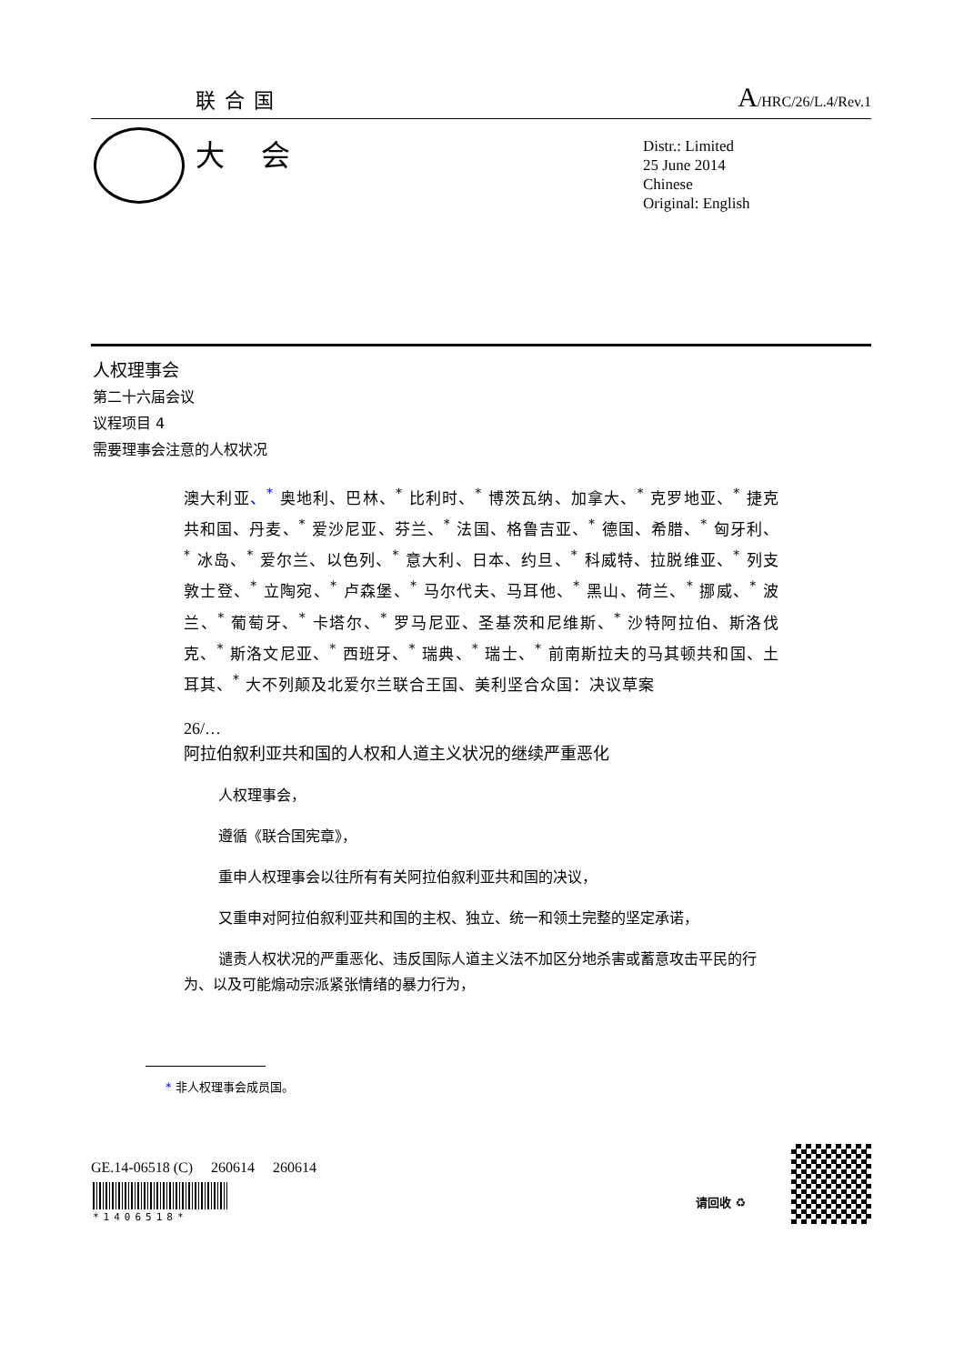联合国 A/HRC/26/L.4/Rev.1
大会
Distr.: Limited
25 June 2014
Chinese
Original: English
人权理事会
第二十六届会议
议程项目 4
需要理事会注意的人权状况
澳大利亚、<sup>*</sup> 奥地利、巴林、<sup>*</sup> 比利时、<sup>*</sup> 博茨瓦纳、加拿大、<sup>*</sup> 克罗地亚、<sup>*</sup> 捷克共和国、丹麦、<sup>*</sup> 爱沙尼亚、芬兰、<sup>*</sup> 法国、格鲁吉亚、<sup>*</sup> 德国、希腊、<sup>*</sup> 匈牙利、<sup>*</sup> 冰岛、<sup>*</sup> 爱尔兰、以色列、<sup>*</sup> 意大利、日本、约旦、<sup>*</sup> 科威特、拉脱维亚、<sup>*</sup> 列支敦士登、<sup>*</sup> 立陶宛、<sup>*</sup> 卢森堡、<sup>*</sup> 马尔代夫、马耳他、<sup>*</sup> 黑山、荷兰、<sup>*</sup> 挪威、<sup>*</sup> 波兰、<sup>*</sup> 葡萄牙、<sup>*</sup> 卡塔尔、<sup>*</sup> 罗马尼亚、圣基茨和尼维斯、<sup>*</sup> 沙特阿拉伯、斯洛伐克、<sup>*</sup> 斯洛文尼亚、<sup>*</sup> 西班牙、<sup>*</sup> 瑞典、<sup>*</sup> 瑞士、<sup>*</sup> 前南斯拉夫的马其顿共和国、土耳其、<sup>*</sup> 大不列颠及北爱尔兰联合王国、美利坚合众国：决议草案
26/…
阿拉伯叙利亚共和国的人权和人道主义状况的继续严重恶化
人权理事会，
遵循《联合国宪章》，
重申人权理事会以往所有有关阿拉伯叙利亚共和国的决议，
又重申对阿拉伯叙利亚共和国的主权、独立、统一和领土完整的坚定承诺，
谴责人权状况的严重恶化、违反国际人道主义法不加区分地杀害或蓄意攻击平民的行为、以及可能煽动宗派紧张情绪的暴力行为，
* 非人权理事会成员国。
GE.14-06518 (C) 260614 260614
*1406518*
请回收 ♻